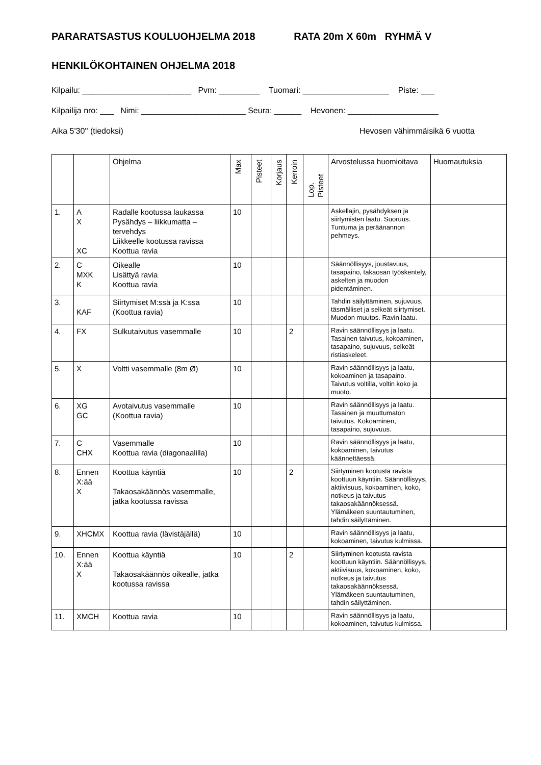PARARATSASTUS KOULUOHJELMA 2018 RATA 20m X 60m RYHMÄ V
HENKILÖKOHTAINEN OHJELMA 2018
Kilpailu: ________________________ Pvm: _________ Tuomari: ___________________ Piste: ___
Kilpailija nro: ___ Nimi: _______________________ Seura: ______ Hevonen: ____________________
Aika 5'30'' (tiedoksi) Hevosen vähimmäisikä 6 vuotta
| | | Ohjelma | Max | Pisteet | Korjaus | Kerroin | Lop. Pisteet | Arvostelussa huomioitava | Huomautuksia |
| --- | --- | --- | --- | --- | --- | --- | --- | --- | --- |
| 1. | A X XC | Radalle kootussa laukassa Pysähdys – liikkumatta – tervehdys Liikkeelle kootussa ravissa Koottua ravia | 10 | | | | | Askellajin, pysähdyksen ja siirtymisten laatu. Suoruus. Tuntuma ja peräänannon pehmeys. | |
| 2. | C MXK K | Oikealle Lisättyä ravia Koottua ravia | 10 | | | | | Säännöllisyys, joustavuus, tasapaino, takaosan työskentely, askelten ja muodon pidentäminen. | |
| 3. | KAF | Siirtymiset M:ssä ja K:ssa (Koottua ravia) | 10 | | | | | Tahdin säilyttäminen, sujuvuus, täsmälliset ja selkeät siirtymiset. Muodon muutos. Ravin laatu. | |
| 4. | FX | Sulkutaivutus vasemmalle | 10 | | | 2 | | Ravin säännöllisyys ja laatu. Tasainen taivutus, kokoaminen, tasapaino, sujuvuus, selkeät ristiaskeleet. | |
| 5. | X | Voltti vasemmalle (8m Ø) | 10 | | | | | Ravin säännöllisyys ja laatu, kokoaminen ja tasapaino. Taivutus voltilla, voltin koko ja muoto. | |
| 6. | XG GC | Avotaivutus vasemmalle (Koottua ravia) | 10 | | | | | Ravin säännöllisyys ja laatu. Tasainen ja muuttumaton taivutus. Kokoaminen, tasapaino, sujuvuus. | |
| 7. | C CHX | Vasemmalle Koottua ravia (diagonaalilla) | 10 | | | | | Ravin säännöllisyys ja laatu, kokoaminen, taivutus käännettäessä. | |
| 8. | Ennen X:ää X | Koottua käyntiä Takaosakäännös vasemmalle, jatka kootussa ravissa | 10 | | | 2 | | Siirtyminen kootusta ravista koottuun käyntiin. Säännöllisyys, aktiivisuus, kokoaminen, koko, notkeus ja taivutus takaosakäännöksessä. Ylämäkeen suuntautuminen, tahdin säilyttäminen. | |
| 9. | XHCMX | Koottua ravia (lävistäjällä) | 10 | | | | | Ravin säännöllisyys ja laatu, kokoaminen, taivutus kulmissa. | |
| 10. | Ennen X:ää X | Koottua käyntiä Takaosakäännös oikealle, jatka kootussa ravissa | 10 | | | 2 | | Siirtyminen kootusta ravista koottuun käyntiin. Säännöllisyys, aktiivisuus, kokoaminen, koko, notkeus ja taivutus takaosakäännöksessä. Ylämäkeen suuntautuminen, tahdin säilyttäminen. | |
| 11. | XMCH | Koottua ravia | 10 | | | | | Ravin säännöllisyys ja laatu, kokoaminen, taivutus kulmissa. | |